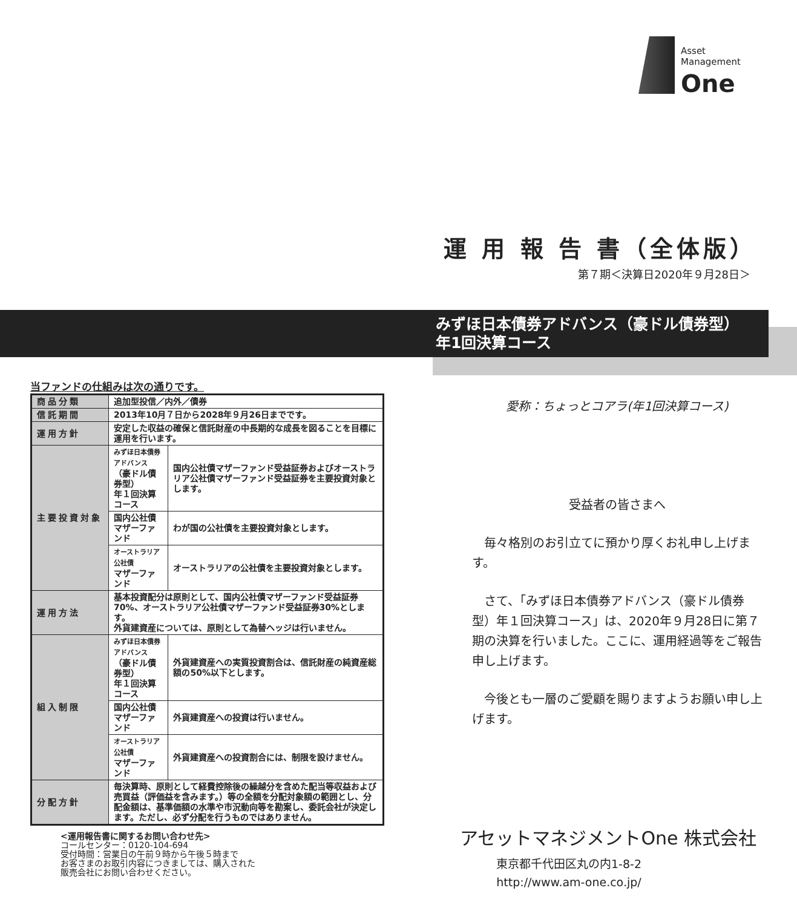Asset
Management
One
運 用 報 告 書（全体版）
第７期＜決算日2020年９月28日＞
みずほ日本債券アドバンス（豪ドル債券型）
年1回決算コース
当ファンドの仕組みは次の通りです。
| 商品分類 | 追加型投信／内外／債券 | |
| 信託期間 | 2013年10月７日から2028年９月26日までです。 | |
| 運用方針 | 安定した収益の確保と信託財産の中長期的な成長を図ることを目標に運用を行います。 | |
| 主要投資対象 | みずほ日本債券アドバンス （豪ドル債券型） 年１回決算コース | 国内公社債マザーファンド受益証券およびオーストラリア公社債マザーファンド受益証券を主要投資対象とします。 |
| | 国内公社債 マザーファンド | わが国の公社債を主要投資対象とします。 |
| | オーストラリア公社債 マザーファンド | オーストラリアの公社債を主要投資対象とします。 |
| 運用方法 | 基本投資配分は原則として、国内公社債マザーファンド受益証券70%、オーストラリア公社債マザーファンド受益証券30%とします。 外貨建資産については、原則として為替ヘッジは行いません。 | |
| 組入制限 | みずほ日本債券アドバンス （豪ドル債券型） 年１回決算コース | 外貨建資産への実質投資割合は、信託財産の純資産総額の50%以下とします。 |
| | 国内公社債 マザーファンド | 外貨建資産への投資は行いません。 |
| | オーストラリア公社債 マザーファンド | 外貨建資産への投資割合には、制限を設けません。 |
| 分配方針 | 毎決算時、原則として経費控除後の繰越分を含めた配当等収益および売買益（評価益を含みます。）等の全額を分配対象額の範囲とし、分配金額は、基準価額の水準や市況動向等を勘案し、委託会社が決定します。ただし、必ず分配を行うものではありません。 | |
<運用報告書に関するお問い合わせ先>
コールセンター：0120-104-694
受付時間：営業日の午前９時から午後５時まで
お客さまのお取引内容につきましては、購入された
販売会社にお問い合わせください。
愛称：ちょっとコアラ(年1回決算コース)
受益者の皆さまへ
　毎々格別のお引立てに預かり厚くお礼申し上げます。
　さて、「みずほ日本債券アドバンス（豪ドル債券型）年１回決算コース」は、2020年９月28日に第７期の決算を行いました。ここに、運用経過等をご報告申し上げます。
　今後とも一層のご愛顧を賜りますようお願い申し上げます。
アセットマネジメントOne 株式会社
東京都千代田区丸の内1-8-2
http://www.am-one.co.jp/